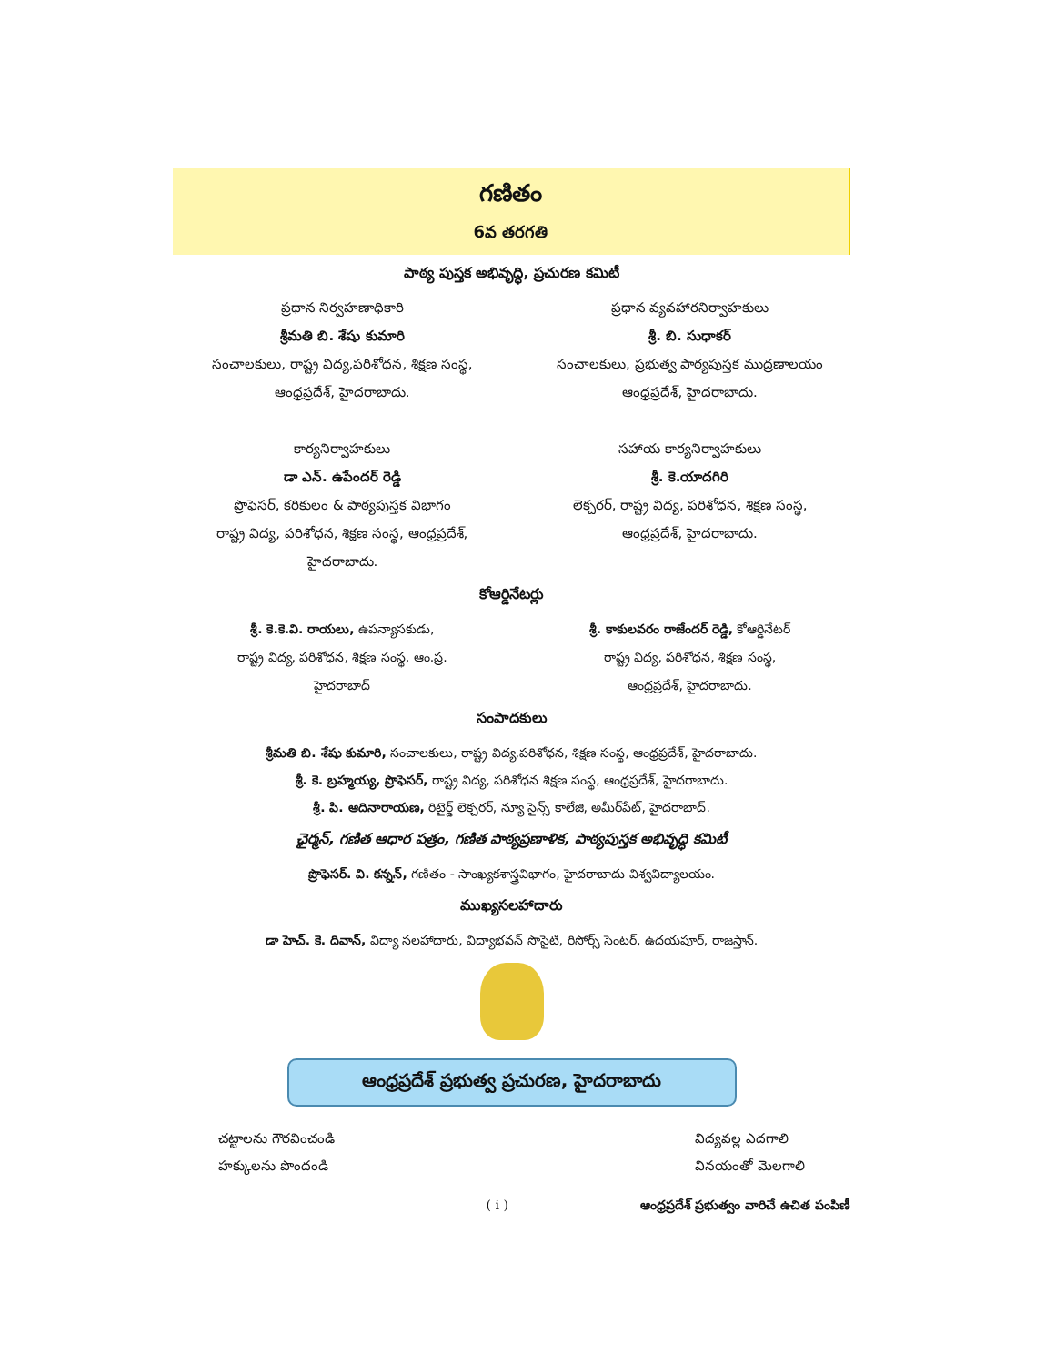గణితం
6వ తరగతి
పాఠ్య పుస్తక అభివృద్ధి, ప్రచురణ కమిటీ
ప్రధాన నిర్వహణాధికారి
శ్రీమతి బి. శేషు కుమారి
సంచాలకులు, రాష్ట్ర విద్య,పరిశోధన, శిక్షణ సంస్థ,
ఆంధ్రప్రదేశ్, హైదరాబాదు.
కార్యనిర్వాహకులు
డా ఎన్. ఉపేందర్ రెడ్డి
ప్రొఫెసర్, కరికులం & పాఠ్యపుస్తక విభాగం
రాష్ట్ర విద్య, పరిశోధన, శిక్షణ సంస్థ, ఆంధ్రప్రదేశ్,
హైదరాబాదు.
ప్రధాన వ్యవహారనిర్వాహకులు
శ్రీ. బి. సుధాకర్
సంచాలకులు, ప్రభుత్వ పాఠ్యపుస్తక ముద్రణాలయం
ఆంధ్రప్రదేశ్, హైదరాబాదు.
సహాయ కార్యనిర్వాహకులు
శ్రీ. కె.యాదగిరి
లెక్చరర్, రాష్ట్ర విద్య, పరిశోధన, శిక్షణ సంస్థ,
ఆంధ్రప్రదేశ్, హైదరాబాదు.
కోఆర్డినేటర్లు
శ్రీ. కె.కె.వి. రాయలు, ఉపన్యాసకుడు,
రాష్ట్ర విద్య, పరిశోధన, శిక్షణ సంస్థ, ఆం.ప్ర.
హైదరాబాద్
శ్రీ. కాకులవరం రాజేందర్ రెడ్డి, కోఆర్డినేటర్
రాష్ట్ర విద్య, పరిశోధన, శిక్షణ సంస్థ,
ఆంధ్రప్రదేశ్, హైదరాబాదు.
సంపాదకులు
శ్రీమతి బి. శేషు కుమారి, సంచాలకులు, రాష్ట్ర విద్య,పరిశోధన, శిక్షణ సంస్థ, ఆంధ్రప్రదేశ్, హైదరాబాదు.
శ్రీ. కె. బ్రహ్మయ్య, ప్రొఫెసర్, రాష్ట్ర విద్య, పరిశోధన శిక్షణ సంస్థ, ఆంధ్రప్రదేశ్, హైదరాబాదు.
శ్రీ. పి. ఆదినారాయణ, రిటైర్డ్ లెక్చరర్, న్యూ సైన్స్ కాలేజి, అమీర్‌పేట్, హైదరాబాద్.
ఛైర్మన్, గణిత ఆధార పత్రం, గణిత పాఠ్యప్రణాళిక, పాఠ్యపుస్తక అభివృద్ధి కమిటీ
ప్రొఫెసర్. వి. కన్నన్, గణితం - సాంఖ్యకశాస్త్రవిభాగం, హైదరాబాదు విశ్వవిద్యాలయం.
ముఖ్యసలహాదారు
డా హెచ్. కె. దివాన్, విద్యా సలహాదారు, విద్యాభవన్ సొసైటి, రిసోర్స్ సెంటర్, ఉదయపూర్, రాజస్తాన్.
ఆంధ్రప్రదేశ్ ప్రభుత్వ ప్రచురణ, హైదరాబాదు
చట్టాలను గౌరవించండి
హక్కులను పొందండి
విద్యవల్ల ఎదగాలి
వినయంతో మెలగాలి
( i ) ఆంధ్రప్రదేశ్ ప్రభుత్వం వారిచే ఉచిత పంపిణీ